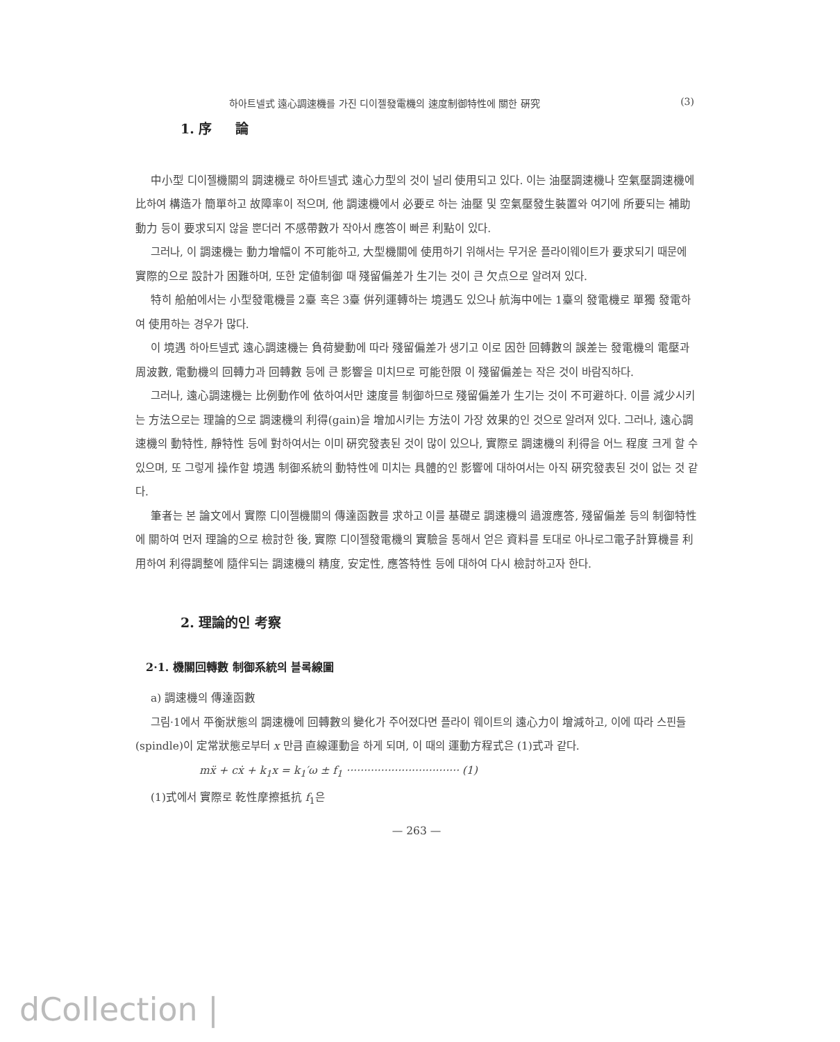하아트넬式 遠心調速機를 가진 디이젤發電機의 速度制御特性에 關한 硏究 (3)
1. 序 論
中小型 디이젤機關의 調速機로 하아트넬式 遠心力型의 것이 널리 使用되고 있다. 이는 油壓調速機나 空氣壓調速機에 比하여 構造가 簡單하고 故障率이 적으며, 他 調速機에서 必要로 하는 油壓 및 空氣壓發生裝置와 여기에 所要되는 補助動力 등이 要求되지 않을 뿐더러 不感帶數가 작아서 應答이 빠른 利點이 있다.
그러나, 이 調速機는 動力增幅이 不可能하고, 大型機關에 使用하기 위해서는 무거운 플라이웨이트가 要求되기 때문에 實際的으로 設計가 困難하며, 또한 定値制御 때 殘留偏差가 生기는 것이 큰 欠点으로 알려져 있다.
特히 船舶에서는 小型發電機를 2臺 혹은 3臺 倂列運轉하는 境遇도 있으나 航海中에는 1臺의 發電機로 單獨 發電하여 使用하는 경우가 많다.
이 境遇 하아트넬式 遠心調速機는 負荷變動에 따라 殘留偏差가 생기고 이로 因한 回轉數의 誤差는 發電機의 電壓과 周波數, 電動機의 回轉力과 回轉數 등에 큰 影響을 미치므로 可能한限 이 殘留偏差는 작은 것이 바람직하다.
그러나, 遠心調速機는 比例動作에 依하여서만 速度를 制御하므로 殘留偏差가 生기는 것이 不可避하다. 이를 減少시키는 方法으로는 理論的으로 調速機의 利得(gain)을 增加시키는 方法이 가장 效果的인 것으로 알려져 있다. 그러나, 遠心調速機의 動特性, 靜特性 등에 對하여서는 이미 硏究發表된 것이 많이 있으나, 實際로 調速機의 利得을 어느 程度 크게 할 수 있으며, 또 그렇게 操作할 境遇 制御系統의 動特性에 미치는 具體的인 影響에 대하여서는 아직 硏究發表된 것이 없는 것 같다.
筆者는 본 論文에서 實際 디이젤機關의 傳達函數를 求하고 이를 基礎로 調速機의 過渡應答, 殘留偏差 등의 制御特性에 關하여 먼저 理論的으로 檢討한 後, 實際 디이젤發電機의 實驗을 통해서 얻은 資料를 토대로 아나로그電子計算機를 利用하여 利得調整에 隨伴되는 調速機의 精度, 安定性, 應答特性 등에 대하여 다시 檢討하고자 한다.
2. 理論的인 考察
2·1. 機關回轉數 制御系統의 블록線圖
a) 調速機의 傳達函數
그림·1에서 平衡狀態의 調速機에 回轉數의 變化가 주어졌다면 플라이 웨이트의 遠心力이 增減하고, 이에 따라 스핀들(spindle)이 定常狀態로부터 x 만큼 直線運動을 하게 되며, 이 때의 運動方程式은 (1)式과 같다.
mẍ + cẋ + k<sub>1</sub>x = k<sub>1</sub>′ω ± f<sub>1</sub> ································· (1)
(1)式에서 實際로 乾性摩擦抵抗 f<sub>1</sub>은
— 263 —
dCollection |